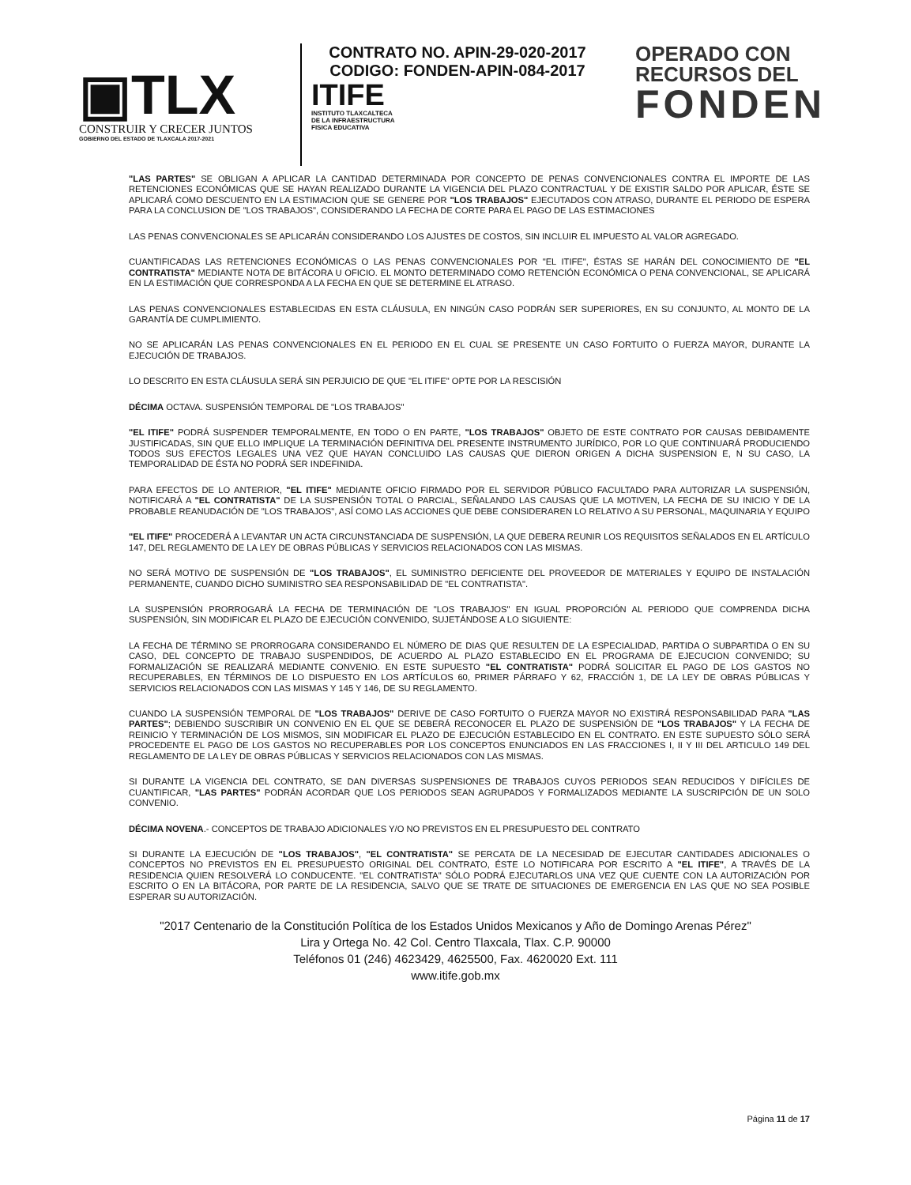▣TLX
CONSTRUIR Y CRECER JUNTOS
GOBIERNO DEL ESTADO DE TLAXCALA 2017-2021
CONTRATO NO. APIN-29-020-2017
CODIGO: FONDEN-APIN-084-2017
ITIFE
INSTITUTO TLAXCALTECA
DE LA INFRAESTRUCTURA
FISICA EDUCATIVA
OPERADO CON
RECURSOS DEL
FONDEN
"LAS PARTES" SE OBLIGAN A APLICAR LA CANTIDAD DETERMINADA POR CONCEPTO DE PENAS CONVENCIONALES CONTRA EL IMPORTE DE LAS RETENCIONES ECONÓMICAS QUE SE HAYAN REALIZADO DURANTE LA VIGENCIA DEL PLAZO CONTRACTUAL Y DE EXISTIR SALDO POR APLICAR, ÉSTE SE APLICARÁ COMO DESCUENTO EN LA ESTIMACION QUE SE GENERE POR "LOS TRABAJOS" EJECUTADOS CON ATRASO, DURANTE EL PERIODO DE ESPERA PARA LA CONCLUSION DE "LOS TRABAJOS", CONSIDERANDO LA FECHA DE CORTE PARA EL PAGO DE LAS ESTIMACIONES
LAS PENAS CONVENCIONALES SE APLICARÁN CONSIDERANDO LOS AJUSTES DE COSTOS, SIN INCLUIR EL IMPUESTO AL VALOR AGREGADO.
CUANTIFICADAS LAS RETENCIONES ECONÓMICAS O LAS PENAS CONVENCIONALES POR "EL ITIFE", ÉSTAS SE HARÁN DEL CONOCIMIENTO DE "EL CONTRATISTA" MEDIANTE NOTA DE BITÁCORA U OFICIO. EL MONTO DETERMINADO COMO RETENCIÓN ECONÓMICA O PENA CONVENCIONAL, SE APLICARÁ EN LA ESTIMACIÓN QUE CORRESPONDA A LA FECHA EN QUE SE DETERMINE EL ATRASO.
LAS PENAS CONVENCIONALES ESTABLECIDAS EN ESTA CLÁUSULA, EN NINGÚN CASO PODRÁN SER SUPERIORES, EN SU CONJUNTO, AL MONTO DE LA GARANTÍA DE CUMPLIMIENTO.
NO SE APLICARÁN LAS PENAS CONVENCIONALES EN EL PERIODO EN EL CUAL SE PRESENTE UN CASO FORTUITO O FUERZA MAYOR, DURANTE LA EJECUCIÓN DE TRABAJOS.
LO DESCRITO EN ESTA CLÁUSULA SERÁ SIN PERJUICIO DE QUE "EL ITIFE" OPTE POR LA RESCISIÓN
DÉCIMA OCTAVA. SUSPENSIÓN TEMPORAL DE "LOS TRABAJOS"
"EL ITIFE" PODRÁ SUSPENDER TEMPORALMENTE, EN TODO O EN PARTE, "LOS TRABAJOS" OBJETO DE ESTE CONTRATO POR CAUSAS DEBIDAMENTE JUSTIFICADAS, SIN QUE ELLO IMPLIQUE LA TERMINACIÓN DEFINITIVA DEL PRESENTE INSTRUMENTO JURÍDICO, POR LO QUE CONTINUARÁ PRODUCIENDO TODOS SUS EFECTOS LEGALES UNA VEZ QUE HAYAN CONCLUIDO LAS CAUSAS QUE DIERON ORIGEN A DICHA SUSPENSION E, N SU CASO, LA TEMPORALIDAD DE ÉSTA NO PODRÁ SER INDEFINIDA.
PARA EFECTOS DE LO ANTERIOR, "EL ITIFE" MEDIANTE OFICIO FIRMADO POR EL SERVIDOR PÚBLICO FACULTADO PARA AUTORIZAR LA SUSPENSIÓN, NOTIFICARÁ A "EL CONTRATISTA" DE LA SUSPENSIÓN TOTAL O PARCIAL, SEÑALANDO LAS CAUSAS QUE LA MOTIVEN, LA FECHA DE SU INICIO Y DE LA PROBABLE REANUDACIÓN DE "LOS TRABAJOS", ASÍ COMO LAS ACCIONES QUE DEBE CONSIDERAREN LO RELATIVO A SU PERSONAL, MAQUINARIA Y EQUIPO
"EL ITIFE" PROCEDERÁ A LEVANTAR UN ACTA CIRCUNSTANCIADA DE SUSPENSIÓN, LA QUE DEBERA REUNIR LOS REQUISITOS SEÑALADOS EN EL ARTÍCULO 147, DEL REGLAMENTO DE LA LEY DE OBRAS PÚBLICAS Y SERVICIOS RELACIONADOS CON LAS MISMAS.
NO SERÁ MOTIVO DE SUSPENSIÓN DE "LOS TRABAJOS", EL SUMINISTRO DEFICIENTE DEL PROVEEDOR DE MATERIALES Y EQUIPO DE INSTALACIÓN PERMANENTE, CUANDO DICHO SUMINISTRO SEA RESPONSABILIDAD DE "EL CONTRATISTA".
LA SUSPENSIÓN PRORROGARÁ LA FECHA DE TERMINACIÓN DE "LOS TRABAJOS" EN IGUAL PROPORCIÓN AL PERIODO QUE COMPRENDA DICHA SUSPENSIÓN, SIN MODIFICAR EL PLAZO DE EJECUCIÓN CONVENIDO, SUJETÁNDOSE A LO SIGUIENTE:
LA FECHA DE TÉRMINO SE PRORROGARA CONSIDERANDO EL NÚMERO DE DIAS QUE RESULTEN DE LA ESPECIALIDAD, PARTIDA O SUBPARTIDA O EN SU CASO, DEL CONCEPTO DE TRABAJO SUSPENDIDOS, DE ACUERDO AL PLAZO ESTABLECIDO EN EL PROGRAMA DE EJECUCION CONVENIDO; SU FORMALIZACIÓN SE REALIZARÁ MEDIANTE CONVENIO. EN ESTE SUPUESTO "EL CONTRATISTA" PODRÁ SOLICITAR EL PAGO DE LOS GASTOS NO RECUPERABLES, EN TÉRMINOS DE LO DISPUESTO EN LOS ARTÍCULOS 60, PRIMER PÁRRAFO Y 62, FRACCIÓN 1, DE LA LEY DE OBRAS PÚBLICAS Y SERVICIOS RELACIONADOS CON LAS MISMAS Y 145 Y 146, DE SU REGLAMENTO.
CUANDO LA SUSPENSIÓN TEMPORAL DE "LOS TRABAJOS" DERIVE DE CASO FORTUITO O FUERZA MAYOR NO EXISTIRÁ RESPONSABILIDAD PARA "LAS PARTES"; DEBIENDO SUSCRIBIR UN CONVENIO EN EL QUE SE DEBERÁ RECONOCER EL PLAZO DE SUSPENSIÓN DE "LOS TRABAJOS" Y LA FECHA DE REINICIO Y TERMINACIÓN DE LOS MISMOS, SIN MODIFICAR EL PLAZO DE EJECUCIÓN ESTABLECIDO EN EL CONTRATO. EN ESTE SUPUESTO SÓLO SERÁ PROCEDENTE EL PAGO DE LOS GASTOS NO RECUPERABLES POR LOS CONCEPTOS ENUNCIADOS EN LAS FRACCIONES I, II Y III DEL ARTICULO 149 DEL REGLAMENTO DE LA LEY DE OBRAS PÚBLICAS Y SERVICIOS RELACIONADOS CON LAS MISMAS.
SI DURANTE LA VIGENCIA DEL CONTRATO, SE DAN DIVERSAS SUSPENSIONES DE TRABAJOS CUYOS PERIODOS SEAN REDUCIDOS Y DIFÍCILES DE CUANTIFICAR, "LAS PARTES" PODRÁN ACORDAR QUE LOS PERIODOS SEAN AGRUPADOS Y FORMALIZADOS MEDIANTE LA SUSCRIPCIÓN DE UN SOLO CONVENIO.
DÉCIMA NOVENA.- CONCEPTOS DE TRABAJO ADICIONALES Y/O NO PREVISTOS EN EL PRESUPUESTO DEL CONTRATO
SI DURANTE LA EJECUCIÓN DE "LOS TRABAJOS", "EL CONTRATISTA" SE PERCATA DE LA NECESIDAD DE EJECUTAR CANTIDADES ADICIONALES O CONCEPTOS NO PREVISTOS EN EL PRESUPUESTO ORIGINAL DEL CONTRATO, ÉSTE LO NOTIFICARA POR ESCRITO A "EL ITIFE", A TRAVÉS DE LA RESIDENCIA QUIEN RESOLVERÁ LO CONDUCENTE. "EL CONTRATISTA" SÓLO PODRÁ EJECUTARLOS UNA VEZ QUE CUENTE CON LA AUTORIZACIÓN POR ESCRITO O EN LA BITÁCORA, POR PARTE DE LA RESIDENCIA, SALVO QUE SE TRATE DE SITUACIONES DE EMERGENCIA EN LAS QUE NO SEA POSIBLE ESPERAR SU AUTORIZACIÓN.
"2017 Centenario de la Constitución Política de los Estados Unidos Mexicanos y Año de Domingo Arenas Pérez"
Lira y Ortega No. 42 Col. Centro Tlaxcala, Tlax. C.P. 90000
Teléfonos 01 (246) 4623429, 4625500, Fax. 4620020 Ext. 111
www.itife.gob.mx
Página 11 de 17